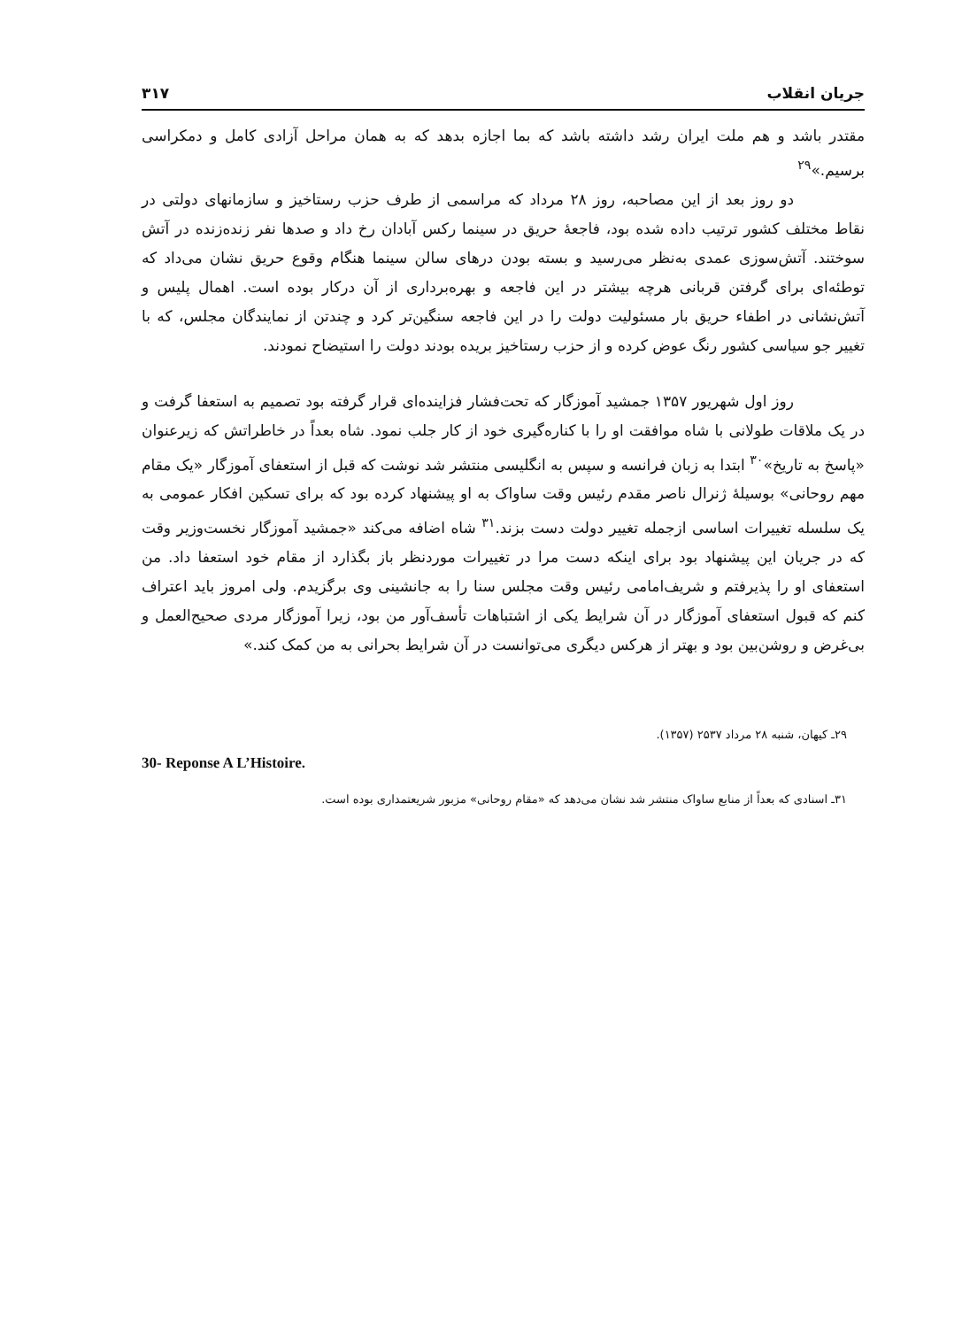جریان انقلاب ۳۱۷
مقتدر باشد و هم ملت ایران رشد داشته باشد که بما اجازه بدهد که به همان مراحل آزادی کامل و دمکراسی برسیم.»<sup>۲۹</sup>
دو روز بعد از این مصاحبه، روز ۲۸ مرداد که مراسمی از طرف حزب رستاخیز و سازمانهای دولتی در نقاط مختلف کشور ترتیب داده شده بود، فاجعهٔ حریق در سینما رکس آبادان رخ داد و صدها نفر زنده‌زنده در آتش سوختند. آتش‌سوزی عمدی به‌نظر می‌رسید و بسته بودن درهای سالن سینما هنگام وقوع حریق نشان می‌داد که توطئه‌ای برای گرفتن قربانی هرچه بیشتر در این فاجعه و بهره‌برداری از آن درکار بوده است. اهمال پلیس و آتش‌نشانی در اطفاء حریق بار مسئولیت دولت را در این فاجعه سنگین‌تر کرد و چندتن از نمایندگان مجلس، که با تغییر جو سیاسی کشور رنگ عوض کرده و از حزب رستاخیز بریده بودند دولت را استیضاح نمودند.
روز اول شهریور ۱۳۵۷ جمشید آموزگار که تحت‌فشار فزاینده‌ای قرار گرفته بود تصمیم به استعفا گرفت و در یک ملاقات طولانی با شاه موافقت او را با کناره‌گیری خود از کار جلب نمود. شاه بعداً در خاطراتش که زیرعنوان «پاسخ به تاریخ»<sup>۳۰</sup> ابتدا به زبان فرانسه و سپس به انگلیسی منتشر شد نوشت که قبل از استعفای آموزگار «یک مقام مهم روحانی» بوسیلهٔ ژنرال ناصر مقدم رئیس وقت ساواک به او پیشنهاد کرده بود که برای تسکین افکار عمومی به یک سلسله تغییرات اساسی ازجمله تغییر دولت دست بزند.<sup>۳۱</sup> شاه اضافه می‌کند «جمشید آموزگار نخست‌وزیر وقت که در جریان این پیشنهاد بود برای اینکه دست مرا در تغییرات موردنظر باز بگذارد از مقام خود استعفا داد. من استعفای او را پذیرفتم و شریف‌امامی رئیس وقت مجلس سنا را به جانشینی وی برگزیدم. ولی امروز باید اعتراف کنم که قبول استعفای آموزگار در آن شرایط یکی از اشتباهات تأسف‌آور من بود، زیرا آموزگار مردی صحیح‌العمل و بی‌غرض و روشن‌بین بود و بهتر از هرکس دیگری می‌توانست در آن شرایط بحرانی به من کمک کند.»
۲۹ـ کیهان، شنبه ۲۸ مرداد ۲۵۳۷ (۱۳۵۷).
30- Reponse A L’Histoire.
۳۱ـ اسنادی که بعداً از منابع ساواک منتشر شد نشان می‌دهد که «مقام روحانی» مزبور شریعتمداری بوده است.